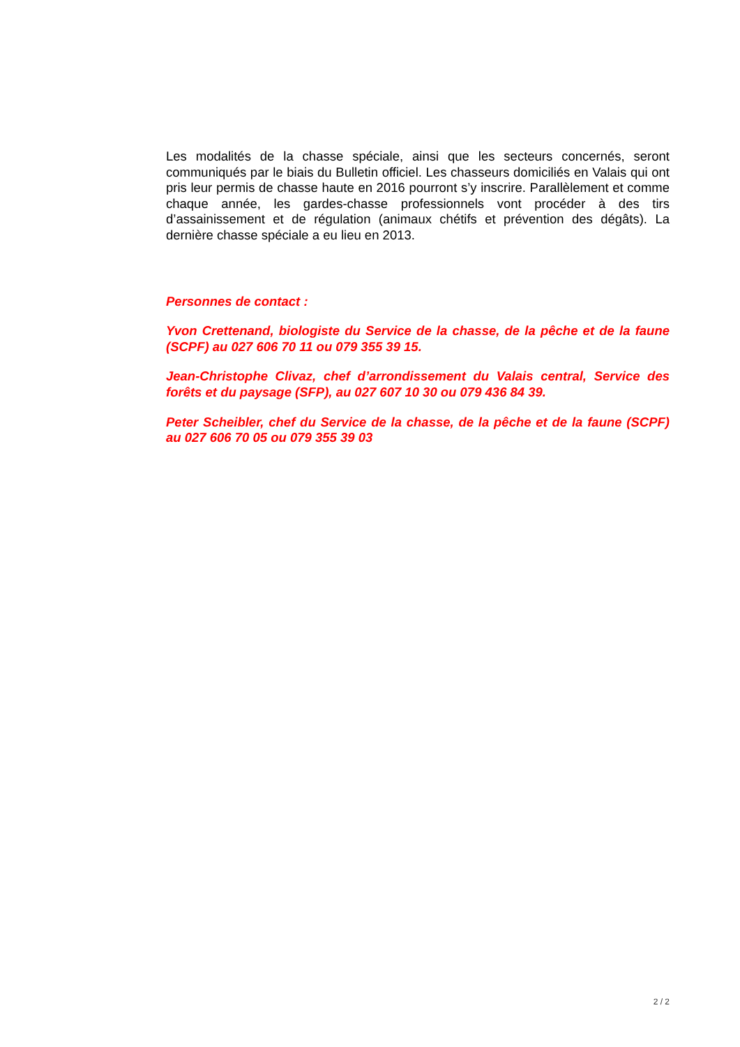Les modalités de la chasse spéciale, ainsi que les secteurs concernés, seront communiqués par le biais du Bulletin officiel. Les chasseurs domiciliés en Valais qui ont pris leur permis de chasse haute en 2016 pourront s’y inscrire. Parallèlement et comme chaque année, les gardes-chasse professionnels vont procéder à des tirs d’assainissement et de régulation (animaux chétifs et prévention des dégâts). La dernière chasse spéciale a eu lieu en 2013.
Personnes de contact :
Yvon Crettenand, biologiste du Service de la chasse, de la pêche et de la faune (SCPF) au 027 606 70 11 ou 079 355 39 15.
Jean-Christophe Clivaz, chef d’arrondissement du Valais central, Service des forêts et du paysage (SFP), au 027 607 10 30 ou 079 436 84 39.
Peter Scheibler, chef du Service de la chasse, de la pêche et de la faune (SCPF) au 027 606 70 05 ou 079 355 39 03
2 / 2